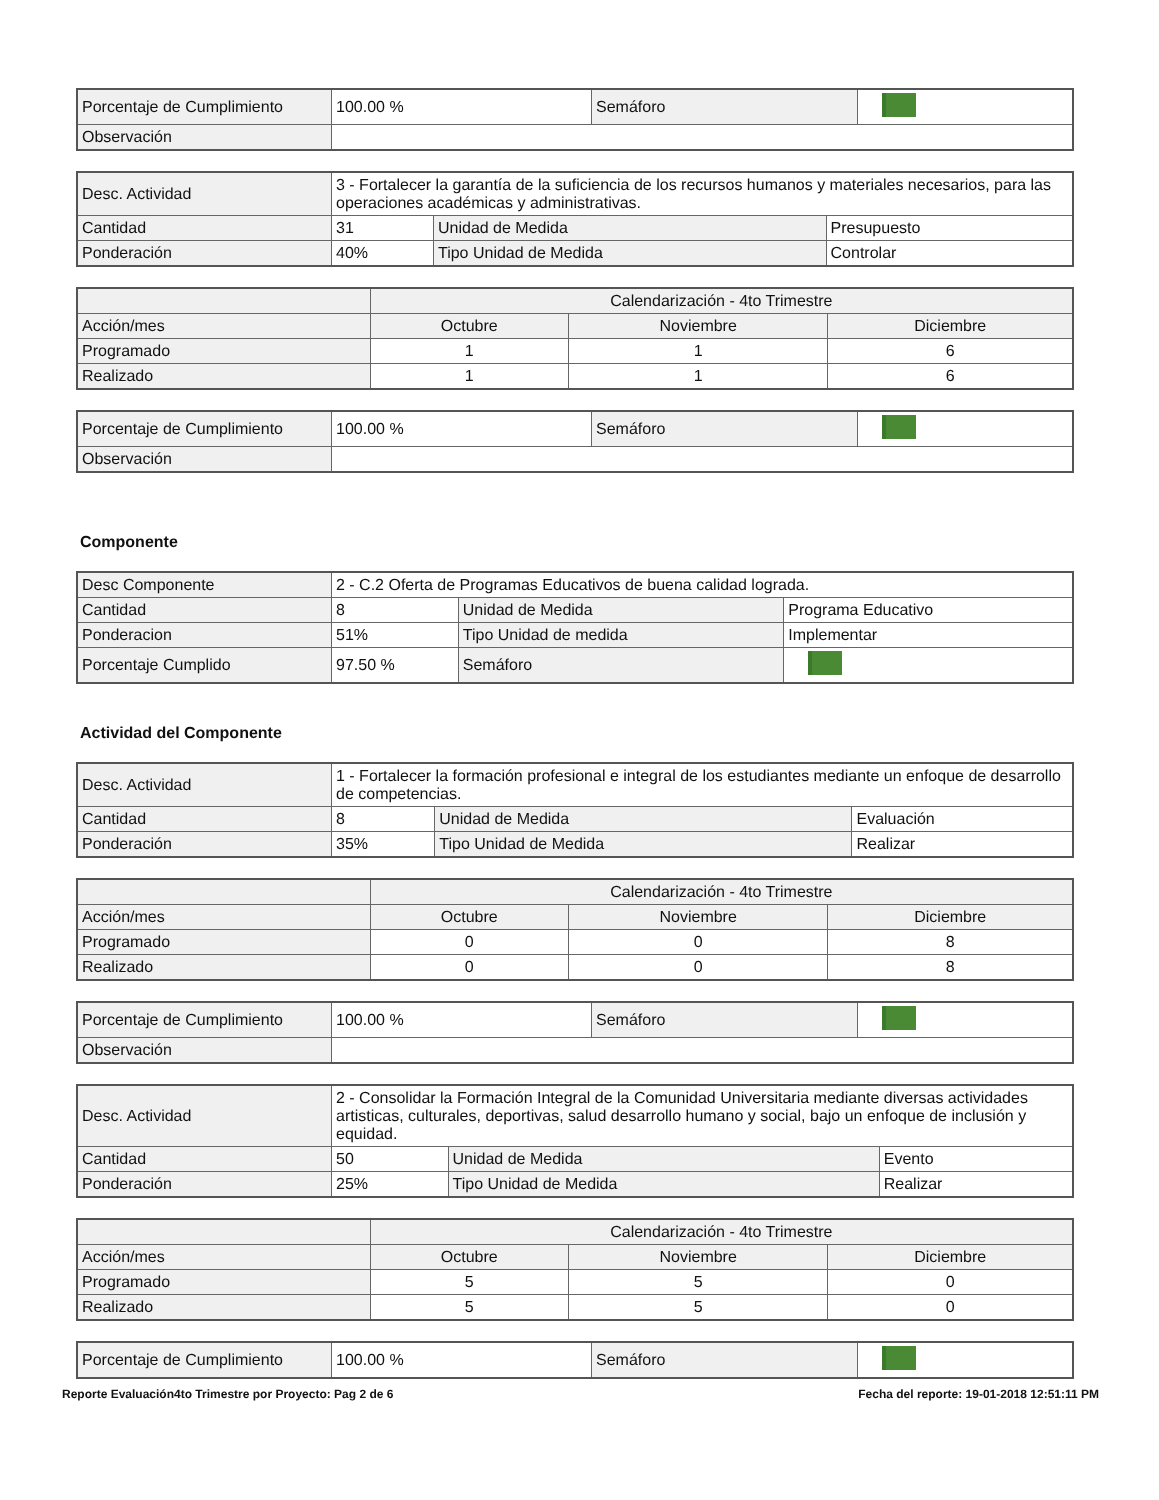| Porcentaje de Cumplimiento | 100.00 % | Semáforo | |
| Observación | | | |
| Desc. Actividad | 3 - Fortalecer la garantía de la suficiencia de los recursos humanos y materiales necesarios, para las operaciones académicas y administrativas. | | |
| Cantidad | 31 | Unidad de Medida | Presupuesto |
| Ponderación | 40% | Tipo Unidad de Medida | Controlar |
| | Calendarización - 4to Trimestre | | |
| --- | --- | --- | --- |
| Acción/mes | Octubre | Noviembre | Diciembre |
| Programado | 1 | 1 | 6 |
| Realizado | 1 | 1 | 6 |
| Porcentaje de Cumplimiento | 100.00 % | Semáforo | |
| Observación | | | |
Componente
| Desc Componente | 2 - C.2 Oferta de Programas Educativos de buena calidad lograda. | | |
| Cantidad | 8 | Unidad de Medida | Programa Educativo |
| Ponderacion | 51% | Tipo Unidad de medida | Implementar |
| Porcentaje Cumplido | 97.50 % | Semáforo | |
Actividad del Componente
| Desc. Actividad | 1 - Fortalecer la formación profesional e integral de los estudiantes mediante un enfoque de desarrollo de competencias. | | |
| Cantidad | 8 | Unidad de Medida | Evaluación |
| Ponderación | 35% | Tipo Unidad de Medida | Realizar |
| | Calendarización - 4to Trimestre | | |
| --- | --- | --- | --- |
| Acción/mes | Octubre | Noviembre | Diciembre |
| Programado | 0 | 0 | 8 |
| Realizado | 0 | 0 | 8 |
| Porcentaje de Cumplimiento | 100.00 % | Semáforo | |
| Observación | | | |
| Desc. Actividad | 2 - Consolidar la Formación Integral de la Comunidad Universitaria mediante diversas actividades artisticas, culturales, deportivas, salud desarrollo humano y social, bajo un enfoque de inclusión y equidad. | | |
| Cantidad | 50 | Unidad de Medida | Evento |
| Ponderación | 25% | Tipo Unidad de Medida | Realizar |
| | Calendarización - 4to Trimestre | | |
| --- | --- | --- | --- |
| Acción/mes | Octubre | Noviembre | Diciembre |
| Programado | 5 | 5 | 0 |
| Realizado | 5 | 5 | 0 |
| Porcentaje de Cumplimiento | 100.00 % | Semáforo | |
Reporte Evaluación4to Trimestre por Proyecto: Pag 2 de 6 Fecha del reporte: 19-01-2018 12:51:11 PM